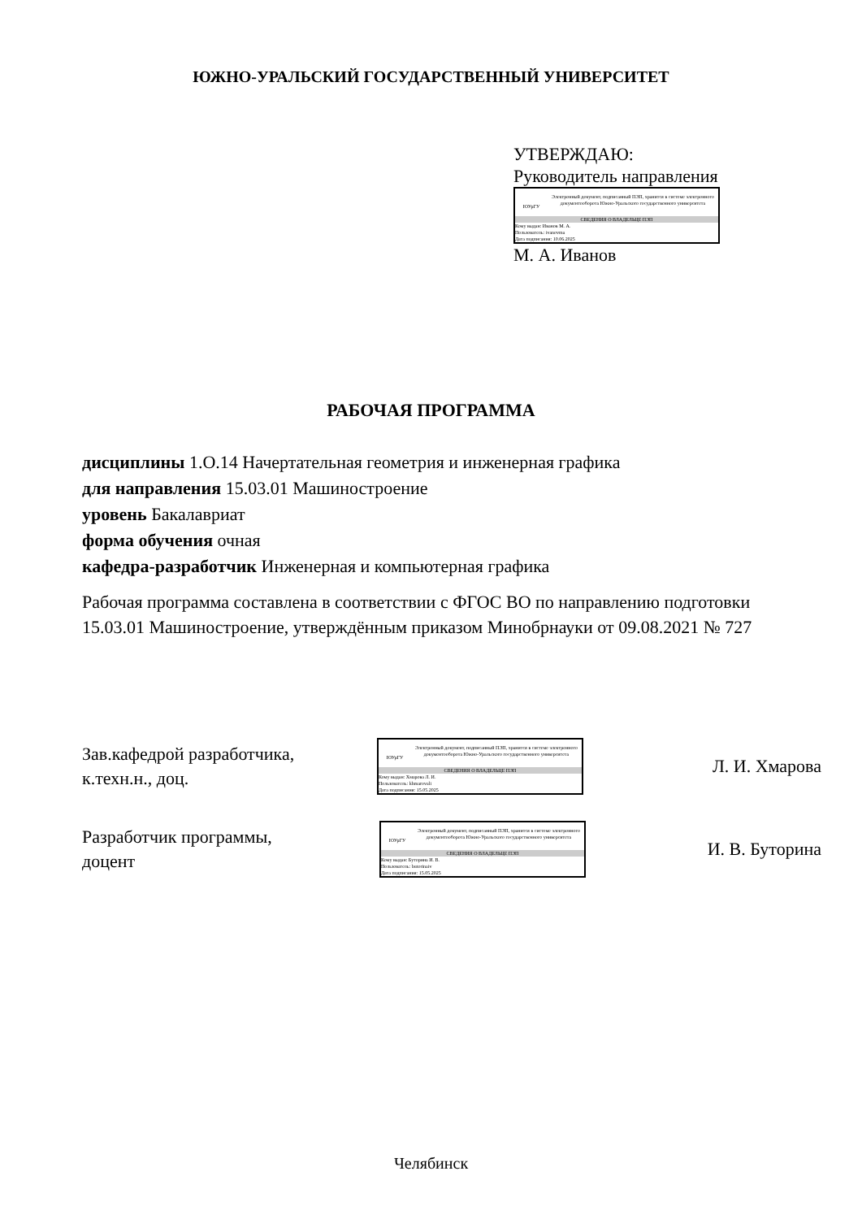ЮЖНО-УРАЛЬСКИЙ ГОСУДАРСТВЕННЫЙ УНИВЕРСИТЕТ
УТВЕРЖДАЮ:
Руководитель направления
ЮУрГУ
Электронный документ, подписанный ПЭП, хранится в системе электронного документооборота Южно-Уральского государственного университета
СВЕДЕНИЯ О ВЛАДЕЛЬЦЕ ПЭП
Кому выдан: Иванов М. А.
Пользователь: ivanovma
Дата подписания: 10.06.2025
М. А. Иванов
РАБОЧАЯ ПРОГРАММА
дисциплины 1.О.14 Начертательная геометрия и инженерная графика
для направления 15.03.01 Машиностроение
уровень Бакалавриат
форма обучения очная
кафедра-разработчик Инженерная и компьютерная графика
Рабочая программа составлена в соответствии с ФГОС ВО по направлению подготовки 15.03.01 Машиностроение, утверждённым приказом Минобрнауки от 09.08.2021 № 727
Зав.кафедрой разработчика,
к.техн.н., доц.
ЮУрГУ
Электронный документ, подписанный ПЭП, хранится в системе электронного документооборота Южно-Уральского государственного университета
СВЕДЕНИЯ О ВЛАДЕЛЬЦЕ ПЭП
Кому выдан: Хмарова Л. И.
Пользователь: khmarovali
Дата подписания: 15.05.2025
Л. И. Хмарова
Разработчик программы,
доцент
ЮУрГУ
Электронный документ, подписанный ПЭП, хранится в системе электронного документооборота Южно-Уральского государственного университета
СВЕДЕНИЯ О ВЛАДЕЛЬЦЕ ПЭП
Кому выдан: Буторина И. В.
Пользователь: butorinaiv
Дата подписания: 15.05.2025
И. В. Буторина
Челябинск